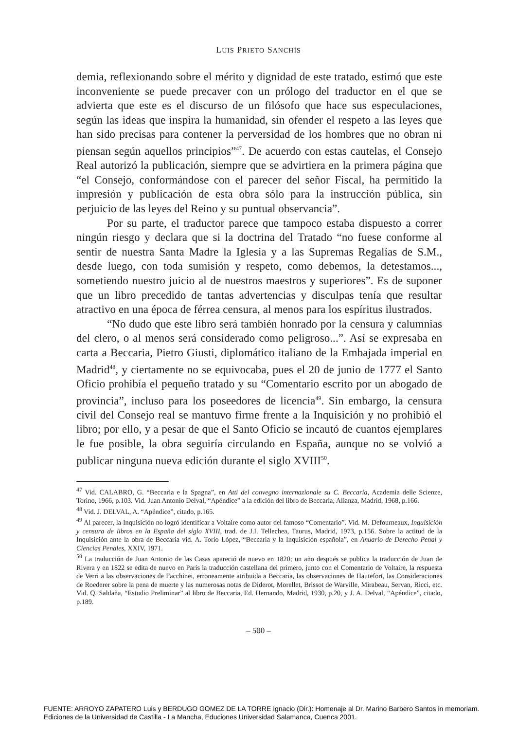LUIS PRIETO SANCHÍS
demia, reflexionando sobre el mérito y dignidad de este tratado, estimó que este inconveniente se puede precaver con un prólogo del traductor en el que se advierta que este es el discurso de un filósofo que hace sus especulaciones, según las ideas que inspira la humanidad, sin ofender el respeto a las leyes que han sido precisas para contener la perversidad de los hombres que no obran ni piensan según aquellos principios”<sup>47</sup>. De acuerdo con estas cautelas, el Consejo Real autorizó la publicación, siempre que se advirtiera en la primera página que “el Consejo, conformándose con el parecer del señor Fiscal, ha permitido la impresión y publicación de esta obra sólo para la instrucción pública, sin perjuicio de las leyes del Reino y su puntual observancia”.
Por su parte, el traductor parece que tampoco estaba dispuesto a correr ningún riesgo y declara que si la doctrina del Tratado “no fuese conforme al sentir de nuestra Santa Madre la Iglesia y a las Supremas Regalías de S.M., desde luego, con toda sumisión y respeto, como debemos, la detestamos..., sometiendo nuestro juicio al de nuestros maestros y superiores”. Es de suponer que un libro precedido de tantas advertencias y disculpas tenía que resultar atractivo en una época de férrea censura, al menos para los espíritus ilustrados.
“No dudo que este libro será también honrado por la censura y calumnias del clero, o al menos será considerado como peligroso...”. Así se expresaba en carta a Beccaria, Pietro Giusti, diplomático italiano de la Embajada imperial en Madrid<sup>48</sup>, y ciertamente no se equivocaba, pues el 20 de junio de 1777 el Santo Oficio prohibía el pequeño tratado y su “Comentario escrito por un abogado de provincia”, incluso para los poseedores de licencia<sup>49</sup>. Sin embargo, la censura civil del Consejo real se mantuvo firme frente a la Inquisición y no prohibió el libro; por ello, y a pesar de que el Santo Oficio se incautó de cuantos ejemplares le fue posible, la obra seguiría circulando en España, aunque no se volvió a publicar ninguna nueva edición durante el siglo XVIII<sup>50</sup>.
<sup>47</sup> Vid. CALABRO, G. “Beccaria e la Spagna”, en Atti del convegno internazionale su C. Beccaria, Academia delle Scienze, Torino, 1966, p.103. Vid. Juan Antonio Delval, “Apéndice” a la edición del libro de Beccaria, Alianza, Madrid, 1968, p.166.
<sup>48</sup> Vid. J. DELVAL, A. “Apéndice”, citado, p.165.
<sup>49</sup> Al parecer, la Inquisición no logró identificar a Voltaire como autor del famoso “Comentario”. Vid. M. Defourneaux, Inquisición y censura de libros en la España del siglo XVIII, trad. de J.I. Tellechea, Taurus, Madrid, 1973, p.156. Sobre la actitud de la Inquisición ante la obra de Beccaria vid. A. Torío López, “Beccaria y la Inquisición española”, en Anuario de Derecho Penal y Ciencias Penales, XXIV, 1971.
<sup>50</sup> La traducción de Juan Antonio de las Casas apareció de nuevo en 1820; un año después se publica la traducción de Juan de Rivera y en 1822 se edita de nuevo en París la traducción castellana del primero, junto con el Comentario de Voltaire, la respuesta de Verri a las observaciones de Facchinei, erroneamente atribuida a Beccaria, las observaciones de Hautefort, las Consideraciones de Roederer sobre la pena de muerte y las numerosas notas de Diderot, Morellet, Brissot de Warville, Mirabeau, Servan, Ricci, etc. Vid. Q. Saldaña, “Estudio Preliminar” al libro de Beccaria, Ed. Hernando, Madrid, 1930, p.20, y J. A. Delval, “Apéndice”, citado, p.189.
– 500 –
FUENTE: ARROYO ZAPATERO Luis y BERDUGO GOMEZ DE LA TORRE Ignacio (Dir.): Homenaje al Dr. Marino Barbero Santos in memoriam.
Ediciones de la Universidad de Castilla - La Mancha, Educiones Universidad Salamanca, Cuenca 2001.